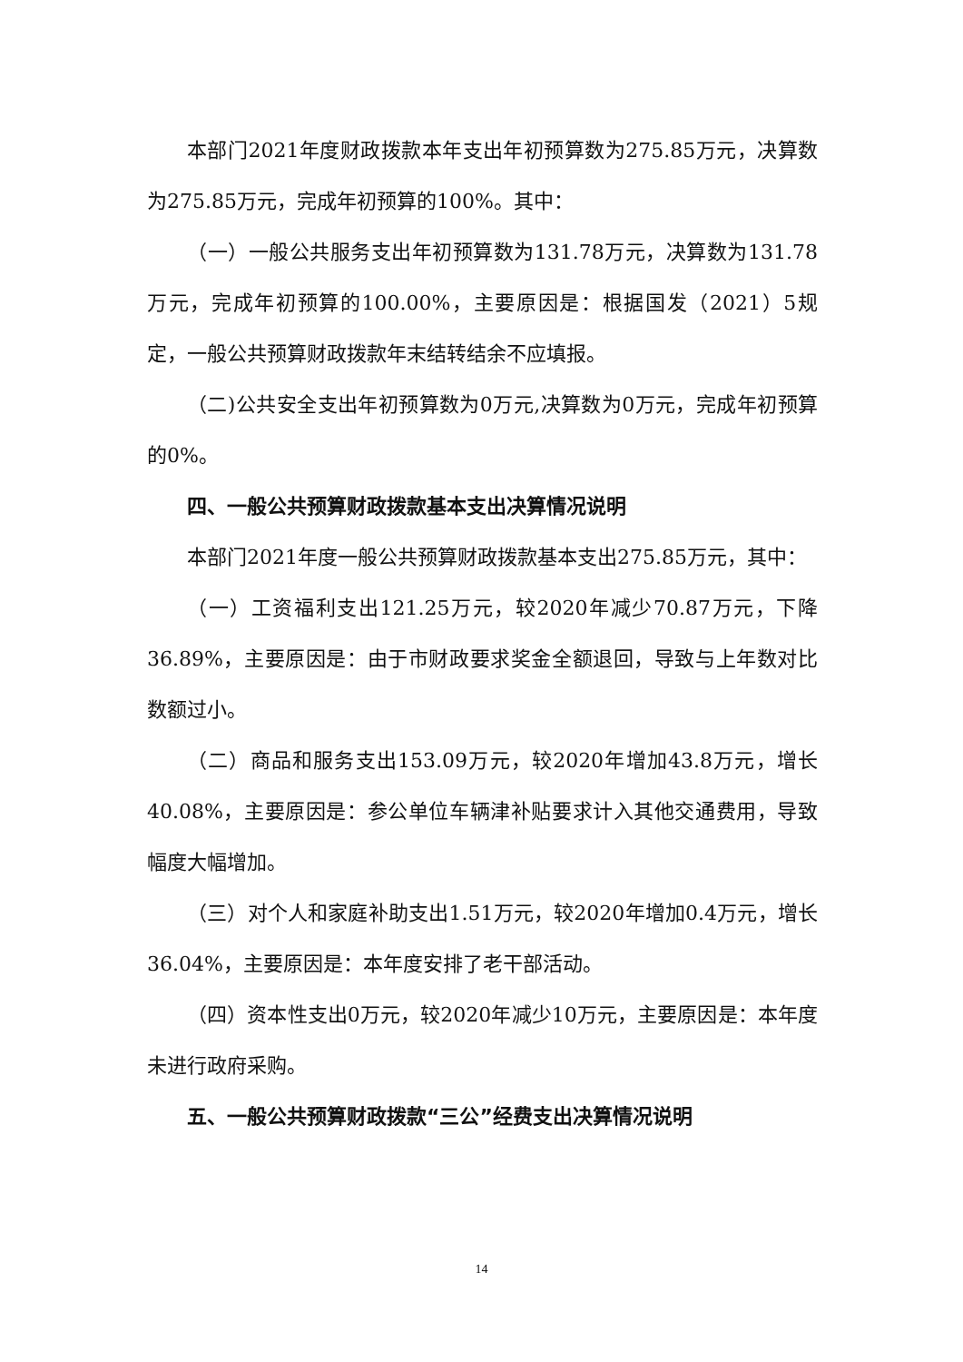本部门2021年度财政拨款本年支出年初预算数为275.85万元，决算数为275.85万元，完成年初预算的100%。其中：
（一）一般公共服务支出年初预算数为131.78万元，决算数为131.78万元，完成年初预算的100.00%，主要原因是：根据国发（2021）5规定，一般公共预算财政拨款年末结转结余不应填报。
（二)公共安全支出年初预算数为0万元,决算数为0万元，完成年初预算的0%。
四、一般公共预算财政拨款基本支出决算情况说明
本部门2021年度一般公共预算财政拨款基本支出275.85万元，其中：
（一）工资福利支出121.25万元，较2020年减少70.87万元，下降36.89%，主要原因是：由于市财政要求奖金全额退回，导致与上年数对比数额过小。
（二）商品和服务支出153.09万元，较2020年增加43.8万元，增长40.08%，主要原因是：参公单位车辆津补贴要求计入其他交通费用，导致幅度大幅增加。
（三）对个人和家庭补助支出1.51万元，较2020年增加0.4万元，增长36.04%，主要原因是：本年度安排了老干部活动。
（四）资本性支出0万元，较2020年减少10万元，主要原因是：本年度未进行政府采购。
五、一般公共预算财政拨款“三公”经费支出决算情况说明
14